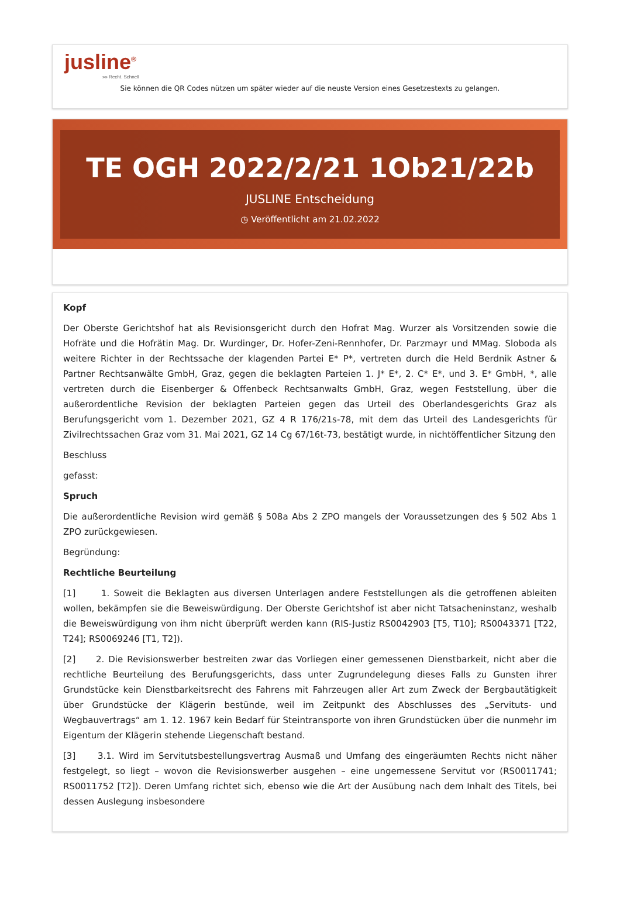jusline<sup>®</sup>
»» Recht. Schnell
Sie können die QR Codes nützen um später wieder auf die neuste Version eines Gesetzestexts zu gelangen.
TE OGH 2022/2/21 1Ob21/22b
JUSLINE Entscheidung
◷ Veröffentlicht am 21.02.2022
Kopf
Der Oberste Gerichtshof hat als Revisionsgericht durch den Hofrat Mag. Wurzer als Vorsitzenden sowie die Hofräte und die Hofrätin Mag. Dr. Wurdinger, Dr. Hofer-Zeni-Rennhofer, Dr. Parzmayr und MMag. Sloboda als weitere Richter in der Rechtssache der klagenden Partei E* P*, vertreten durch die Held Berdnik Astner & Partner Rechtsanwälte GmbH, Graz, gegen die beklagten Parteien 1. J* E*, 2. C* E*, und 3. E* GmbH, *, alle vertreten durch die Eisenberger & Offenbeck Rechtsanwalts GmbH, Graz, wegen Feststellung, über die außerordentliche Revision der beklagten Parteien gegen das Urteil des Oberlandesgerichts Graz als Berufungsgericht vom 1. Dezember 2021, GZ 4 R 176/21s-78, mit dem das Urteil des Landesgerichts für Zivilrechtssachen Graz vom 31. Mai 2021, GZ 14 Cg 67/16t-73, bestätigt wurde, in nichtöffentlicher Sitzung den
Beschluss
gefasst:
Spruch
Die außerordentliche Revision wird gemäß § 508a Abs 2 ZPO mangels der Voraussetzungen des § 502 Abs 1 ZPO zurückgewiesen.
Begründung:
Rechtliche Beurteilung
[1] 1. Soweit die Beklagten aus diversen Unterlagen andere Feststellungen als die getroffenen ableiten wollen, bekämpfen sie die Beweiswürdigung. Der Oberste Gerichtshof ist aber nicht Tatsacheninstanz, weshalb die Beweiswürdigung von ihm nicht überprüft werden kann (RIS-Justiz RS0042903 [T5, T10]; RS0043371 [T22, T24]; RS0069246 [T1, T2]).
[2] 2. Die Revisionswerber bestreiten zwar das Vorliegen einer gemessenen Dienstbarkeit, nicht aber die rechtliche Beurteilung des Berufungsgerichts, dass unter Zugrundelegung dieses Falls zu Gunsten ihrer Grundstücke kein Dienstbarkeitsrecht des Fahrens mit Fahrzeugen aller Art zum Zweck der Bergbautätigkeit über Grundstücke der Klägerin bestünde, weil im Zeitpunkt des Abschlusses des „Servituts- und Wegbauvertrags“ am 1. 12. 1967 kein Bedarf für Steintransporte von ihren Grundstücken über die nunmehr im Eigentum der Klägerin stehende Liegenschaft bestand.
[3] 3.1. Wird im Servitutsbestellungsvertrag Ausmaß und Umfang des eingeräumten Rechts nicht näher festgelegt, so liegt – wovon die Revisionswerber ausgehen – eine ungemessene Servitut vor (RS0011741; RS0011752 [T2]). Deren Umfang richtet sich, ebenso wie die Art der Ausübung nach dem Inhalt des Titels, bei dessen Auslegung insbesondere